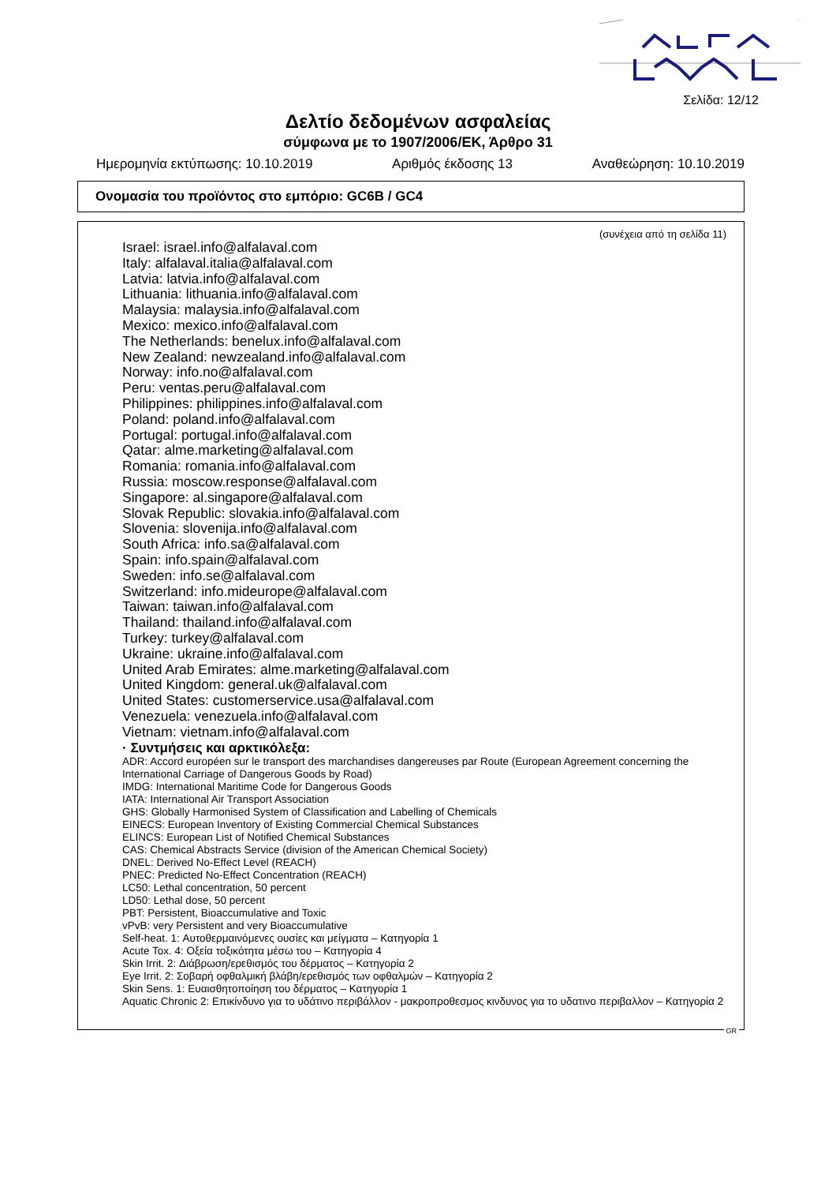Σελίδα: 12/12
Δελτίο δεδομένων ασφαλείας
σύμφωνα με το 1907/2006/ΕΚ, Άρθρο 31
Ημερομηνία εκτύπωσης: 10.10.2019 Αριθμός έκδοσης 13 Αναθεώρηση: 10.10.2019
Ονομασία του προϊόντος στο εμπόριο: GC6B / GC4
(συνέχεια από τη σελίδα 11)
Israel: israel.info@alfalaval.com
Italy: alfalaval.italia@alfalaval.com
Latvia: latvia.info@alfalaval.com
Lithuania: lithuania.info@alfalaval.com
Malaysia: malaysia.info@alfalaval.com
Mexico: mexico.info@alfalaval.com
The Netherlands: benelux.info@alfalaval.com
New Zealand: newzealand.info@alfalaval.com
Norway: info.no@alfalaval.com
Peru: ventas.peru@alfalaval.com
Philippines: philippines.info@alfalaval.com
Poland: poland.info@alfalaval.com
Portugal: portugal.info@alfalaval.com
Qatar: alme.marketing@alfalaval.com
Romania: romania.info@alfalaval.com
Russia: moscow.response@alfalaval.com
Singapore: al.singapore@alfalaval.com
Slovak Republic: slovakia.info@alfalaval.com
Slovenia: slovenija.info@alfalaval.com
South Africa: info.sa@alfalaval.com
Spain: info.spain@alfalaval.com
Sweden: info.se@alfalaval.com
Switzerland: info.mideurope@alfalaval.com
Taiwan: taiwan.info@alfalaval.com
Thailand: thailand.info@alfalaval.com
Turkey: turkey@alfalaval.com
Ukraine: ukraine.info@alfalaval.com
United Arab Emirates: alme.marketing@alfalaval.com
United Kingdom: general.uk@alfalaval.com
United States: customerservice.usa@alfalaval.com
Venezuela: venezuela.info@alfalaval.com
Vietnam: vietnam.info@alfalaval.com
· Συντμήσεις και αρκτικόλεξα:
ADR: Accord européen sur le transport des marchandises dangereuses par Route (European Agreement concerning the International Carriage of Dangerous Goods by Road)
IMDG: International Maritime Code for Dangerous Goods
IATA: International Air Transport Association
GHS: Globally Harmonised System of Classification and Labelling of Chemicals
EINECS: European Inventory of Existing Commercial Chemical Substances
ELINCS: European List of Notified Chemical Substances
CAS: Chemical Abstracts Service (division of the American Chemical Society)
DNEL: Derived No-Effect Level (REACH)
PNEC: Predicted No-Effect Concentration (REACH)
LC50: Lethal concentration, 50 percent
LD50: Lethal dose, 50 percent
PBT: Persistent, Bioaccumulative and Toxic
vPvB: very Persistent and very Bioaccumulative
Self-heat. 1: Αυτοθερμαινόμενες ουσίες και μείγματα – Κατηγορία 1
Acute Tox. 4: Οξεία τοξικότητα μέσω του – Κατηγορία 4
Skin Irrit. 2: Διάβρωση/ερεθισμός του δέρματος – Κατηγορία 2
Eye Irrit. 2: Σοβαρή οφθαλμική βλάβη/ερεθισμός των οφθαλμών – Κατηγορία 2
Skin Sens. 1: Ευαισθητοποίηση του δέρματος – Κατηγορία 1
Aquatic Chronic 2: Επικίνδυνο για το υδάτινο περιβάλλον - μακροπροθεσμος κινδυνος για το υδατινο περιβαλλον – Κατηγορία 2
GR